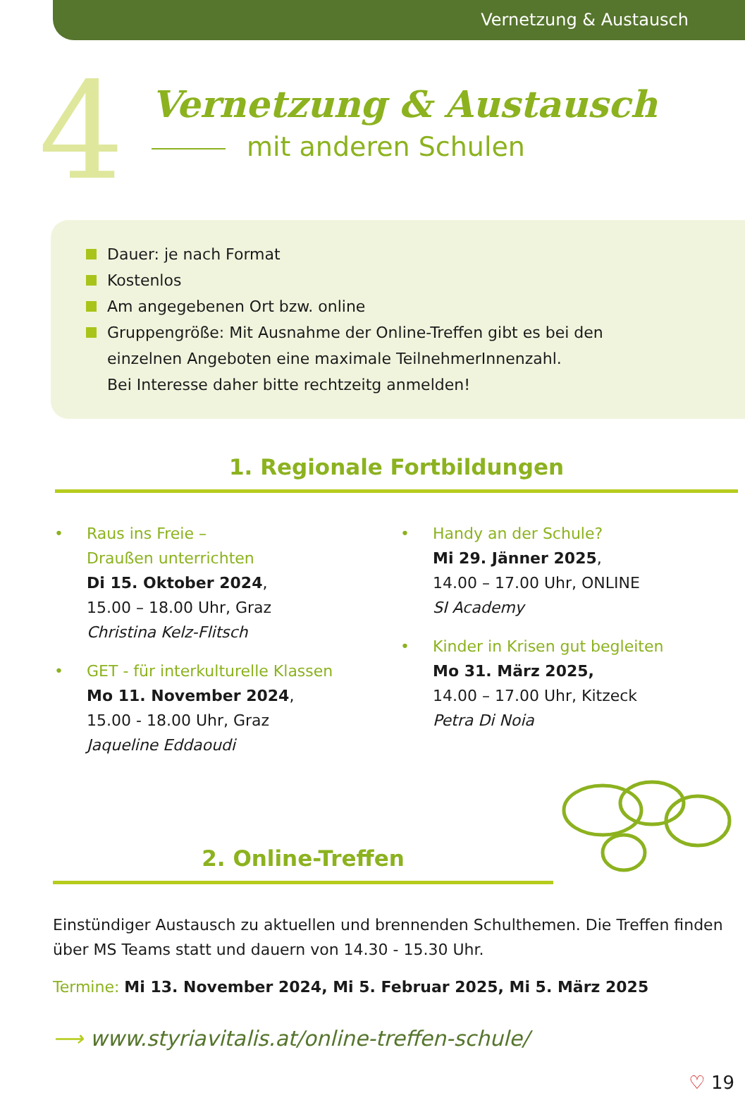Vernetzung & Austausch
4
Vernetzung & Austausch
mit anderen Schulen
Dauer: je nach Format
Kostenlos
Am angegebenen Ort bzw. online
Gruppengröße: Mit Ausnahme der Online-Treffen gibt es bei den
einzelnen Angeboten eine maximale TeilnehmerInnenzahl.
Bei Interesse daher bitte rechtzeitg anmelden!
1. Regionale Fortbildungen
• Raus ins Freie –
Draußen unterrichten
Di 15. Oktober 2024,
15.00 – 18.00 Uhr, Graz
Christina Kelz-Flitsch
• GET - für interkulturelle Klassen
Mo 11. November 2024,
15.00 - 18.00 Uhr, Graz
Jaqueline Eddaoudi
• Handy an der Schule?
Mi 29. Jänner 2025,
14.00 – 17.00 Uhr, ONLINE
SI Academy
• Kinder in Krisen gut begleiten
Mo 31. März 2025,
14.00 – 17.00 Uhr, Kitzeck
Petra Di Noia
2. Online-Treffen
Einstündiger Austausch zu aktuellen und brennenden Schulthemen. Die Treffen finden über MS Teams statt und dauern von 14.30 - 15.30 Uhr.
Termine: Mi 13. November 2024, Mi 5. Februar 2025, Mi 5. März 2025
⟶ www.styriavitalis.at/online-treffen-schule/
♡ 19